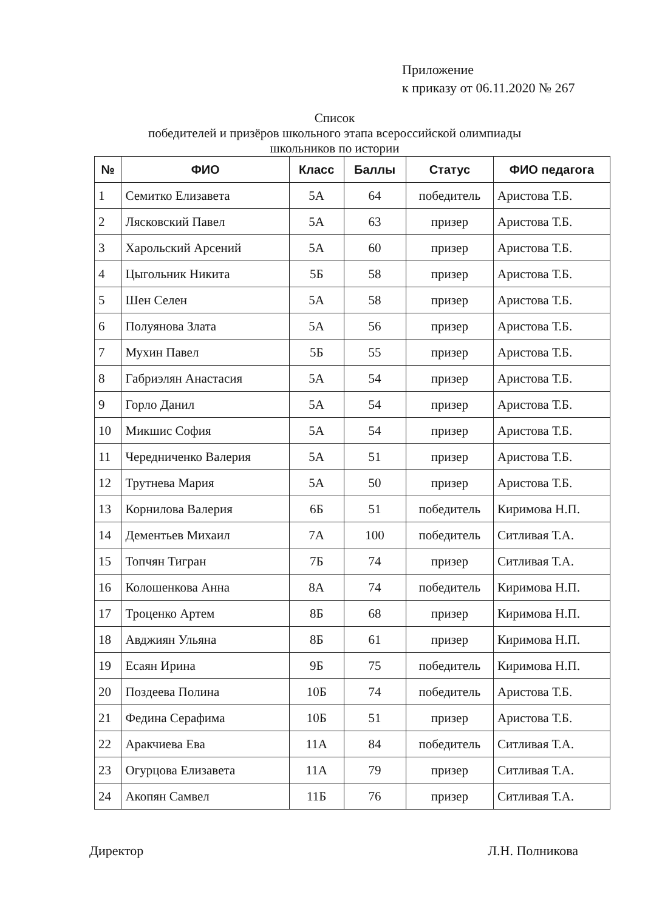Приложение
к приказу от 06.11.2020 № 267
Список
победителей и призёров школьного этапа всероссийской олимпиады
школьников по истории
| № | ФИО | Класс | Баллы | Статус | ФИО педагога |
| --- | --- | --- | --- | --- | --- |
| 1 | Семитко Елизавета | 5А | 64 | победитель | Аристова Т.Б. |
| 2 | Лясковский Павел | 5А | 63 | призер | Аристова Т.Б. |
| 3 | Харольский Арсений | 5А | 60 | призер | Аристова Т.Б. |
| 4 | Цыгольник Никита | 5Б | 58 | призер | Аристова Т.Б. |
| 5 | Шен Селен | 5А | 58 | призер | Аристова Т.Б. |
| 6 | Полуянова Злата | 5А | 56 | призер | Аристова Т.Б. |
| 7 | Мухин Павел | 5Б | 55 | призер | Аристова Т.Б. |
| 8 | Габриэлян Анастасия | 5А | 54 | призер | Аристова Т.Б. |
| 9 | Горло Данил | 5А | 54 | призер | Аристова Т.Б. |
| 10 | Микшис София | 5А | 54 | призер | Аристова Т.Б. |
| 11 | Чередниченко Валерия | 5А | 51 | призер | Аристова Т.Б. |
| 12 | Трутнева Мария | 5А | 50 | призер | Аристова Т.Б. |
| 13 | Корнилова Валерия | 6Б | 51 | победитель | Киримова Н.П. |
| 14 | Дементьев Михаил | 7А | 100 | победитель | Ситливая Т.А. |
| 15 | Топчян Тигран | 7Б | 74 | призер | Ситливая Т.А. |
| 16 | Колошенкова Анна | 8А | 74 | победитель | Киримова Н.П. |
| 17 | Троценко Артем | 8Б | 68 | призер | Киримова Н.П. |
| 18 | Авджиян Ульяна | 8Б | 61 | призер | Киримова Н.П. |
| 19 | Есаян Ирина | 9Б | 75 | победитель | Киримова Н.П. |
| 20 | Поздеева Полина | 10Б | 74 | победитель | Аристова Т.Б. |
| 21 | Федина Серафима | 10Б | 51 | призер | Аристова Т.Б. |
| 22 | Аракчиева Ева | 11А | 84 | победитель | Ситливая Т.А. |
| 23 | Огурцова Елизавета | 11А | 79 | призер | Ситливая Т.А. |
| 24 | Акопян Самвел | 11Б | 76 | призер | Ситливая Т.А. |
Директор Л.Н. Полникова